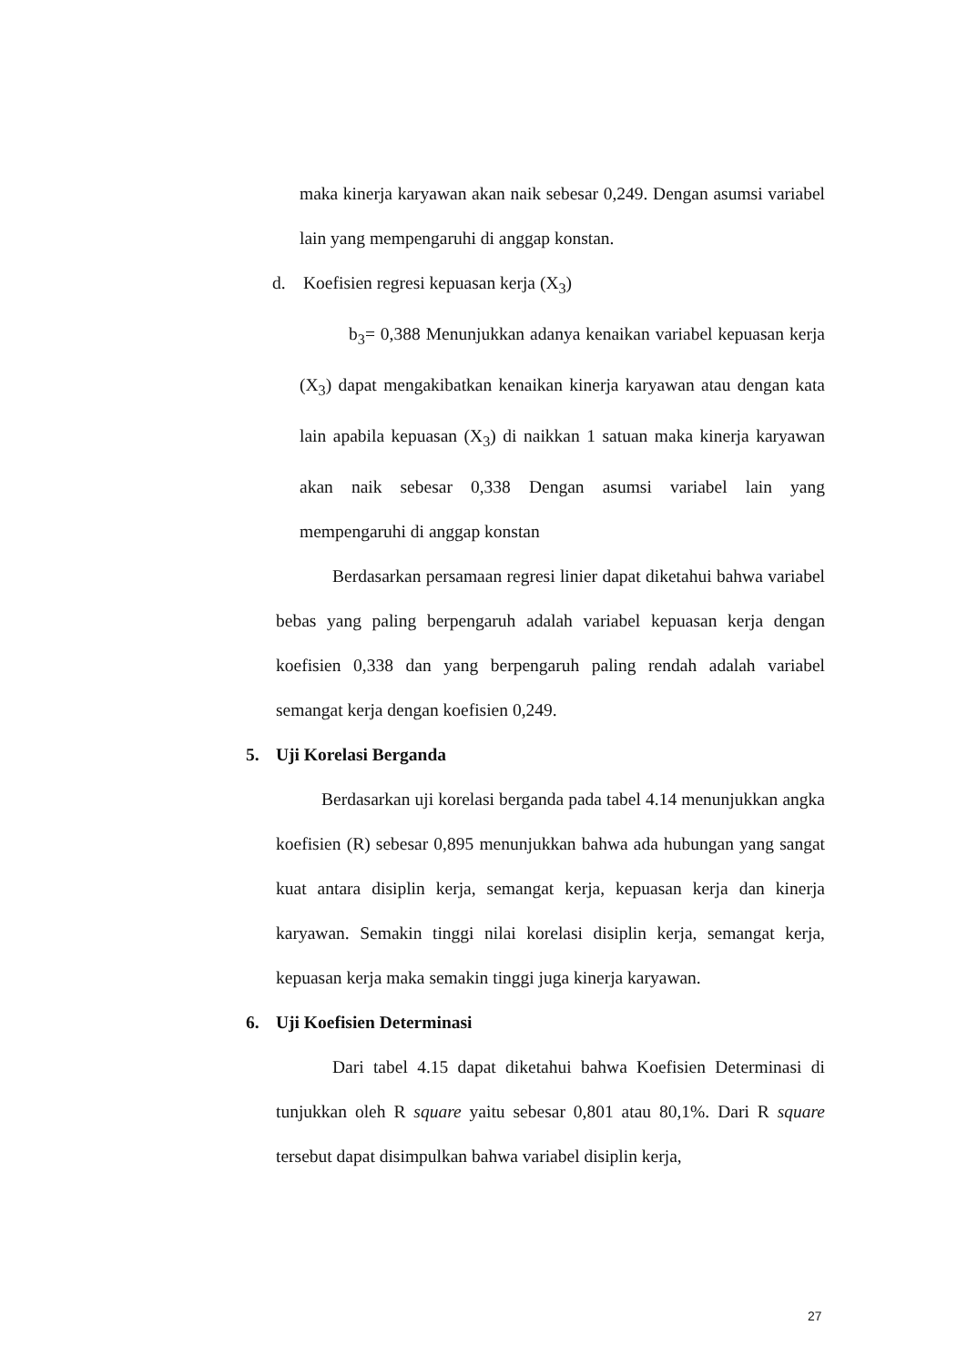maka kinerja karyawan akan naik sebesar 0,249. Dengan asumsi variabel lain yang mempengaruhi di anggap konstan.
d. Koefisien regresi kepuasan kerja (X<sub>3</sub>)
b<sub>3</sub>= 0,388 Menunjukkan adanya kenaikan variabel kepuasan kerja (X<sub>3</sub>) dapat mengakibatkan kenaikan kinerja karyawan atau dengan kata lain apabila kepuasan (X<sub>3</sub>) di naikkan 1 satuan maka kinerja karyawan akan naik sebesar 0,338 Dengan asumsi variabel lain yang mempengaruhi di anggap konstan
Berdasarkan persamaan regresi linier dapat diketahui bahwa variabel bebas yang paling berpengaruh adalah variabel kepuasan kerja dengan koefisien 0,338 dan yang berpengaruh paling rendah adalah variabel semangat kerja dengan koefisien 0,249.
5. Uji Korelasi Berganda
Berdasarkan uji korelasi berganda pada tabel 4.14 menunjukkan angka koefisien (R) sebesar 0,895 menunjukkan bahwa ada hubungan yang sangat kuat antara disiplin kerja, semangat kerja, kepuasan kerja dan kinerja karyawan. Semakin tinggi nilai korelasi disiplin kerja, semangat kerja, kepuasan kerja maka semakin tinggi juga kinerja karyawan.
6. Uji Koefisien Determinasi
Dari tabel 4.15 dapat diketahui bahwa Koefisien Determinasi di tunjukkan oleh R square yaitu sebesar 0,801 atau 80,1%. Dari R square tersebut dapat disimpulkan bahwa variabel disiplin kerja,
27